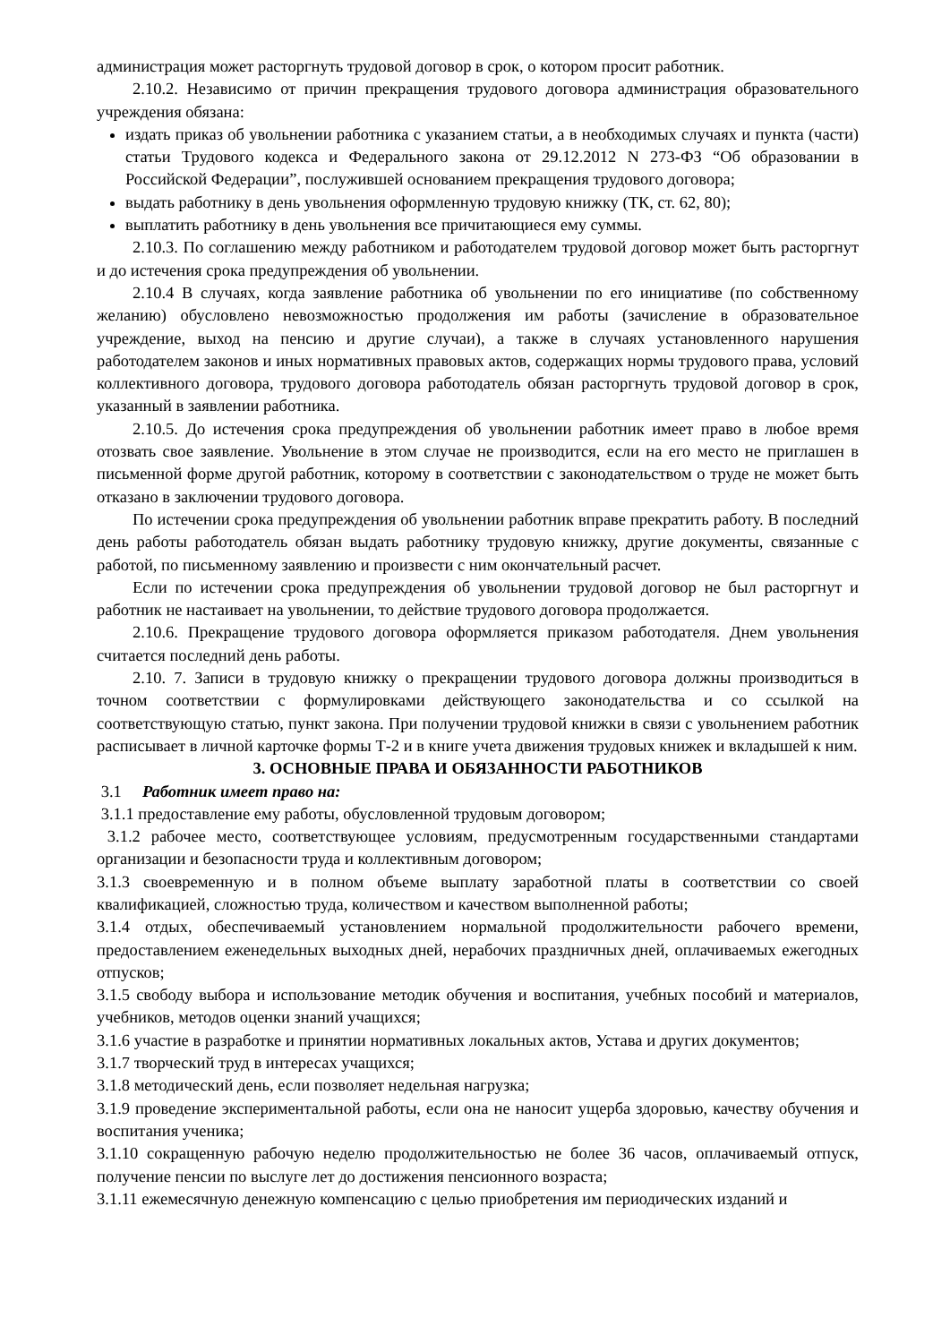администрация может расторгнуть трудовой договор в срок, о котором просит работник.
2.10.2. Независимо от причин прекращения трудового договора администрация образовательного учреждения обязана:
издать приказ об увольнении работника с указанием статьи, а в необходимых случаях и пункта (части) статьи Трудового кодекса и Федерального закона от 29.12.2012 N 273-ФЗ “Об образовании в Российской Федерации”, послужившей основанием прекращения трудового договора;
выдать работнику в день увольнения оформленную трудовую книжку (ТК, ст. 62, 80);
выплатить работнику в день увольнения все причитающиеся ему суммы.
2.10.3. По соглашению между работником и работодателем трудовой договор может быть расторгнут и до истечения срока предупреждения об увольнении.
2.10.4 В случаях, когда заявление работника об увольнении по его инициативе (по собственному желанию) обусловлено невозможностью продолжения им работы (зачисление в образовательное учреждение, выход на пенсию и другие случаи), а также в случаях установленного нарушения работодателем законов и иных нормативных правовых актов, содержащих нормы трудового права, условий коллективного договора, трудового договора работодатель обязан расторгнуть трудовой договор в срок, указанный в заявлении работника.
2.10.5. До истечения срока предупреждения об увольнении работник имеет право в любое время отозвать свое заявление. Увольнение в этом случае не производится, если на его место не приглашен в письменной форме другой работник, которому в соответствии с законодательством о труде не может быть отказано в заключении трудового договора.
По истечении срока предупреждения об увольнении работник вправе прекратить работу. В последний день работы работодатель обязан выдать работнику трудовую книжку, другие документы, связанные с работой, по письменному заявлению и произвести с ним окончательный расчет.
Если по истечении срока предупреждения об увольнении трудовой договор не был расторгнут и работник не настаивает на увольнении, то действие трудового договора продолжается.
2.10.6. Прекращение трудового договора оформляется приказом работодателя. Днем увольнения считается последний день работы.
2.10. 7. Записи в трудовую книжку о прекращении трудового договора должны производиться в точном соответствии с формулировками действующего законодательства и со ссылкой на соответствующую статью, пункт закона. При получении трудовой книжки в связи с увольнением работник расписывает в личной карточке формы Т-2 и в книге учета движения трудовых книжек и вкладышей к ним.
3. ОСНОВНЫЕ ПРАВА И ОБЯЗАННОСТИ РАБОТНИКОВ
3.1 Работник имеет право на:
3.1.1 предоставление ему работы, обусловленной трудовым договором;
3.1.2 рабочее место, соответствующее условиям, предусмотренным государственными стандартами организации и безопасности труда и коллективным договором;
3.1.3 своевременную и в полном объеме выплату заработной платы в соответствии со своей квалификацией, сложностью труда, количеством и качеством выполненной работы;
3.1.4 отдых, обеспечиваемый установлением нормальной продолжительности рабочего времени, предоставлением еженедельных выходных дней, нерабочих праздничных дней, оплачиваемых ежегодных отпусков;
3.1.5 свободу выбора и использование методик обучения и воспитания, учебных пособий и материалов, учебников, методов оценки знаний учащихся;
3.1.6 участие в разработке и принятии нормативных локальных актов, Устава и других документов;
3.1.7 творческий труд в интересах учащихся;
3.1.8 методический день, если позволяет недельная нагрузка;
3.1.9 проведение экспериментальной работы, если она не наносит ущерба здоровью, качеству обучения и воспитания ученика;
3.1.10 сокращенную рабочую неделю продолжительностью не более 36 часов, оплачиваемый отпуск, получение пенсии по выслуге лет до достижения пенсионного возраста;
3.1.11 ежемесячную денежную компенсацию с целью приобретения им периодических изданий и